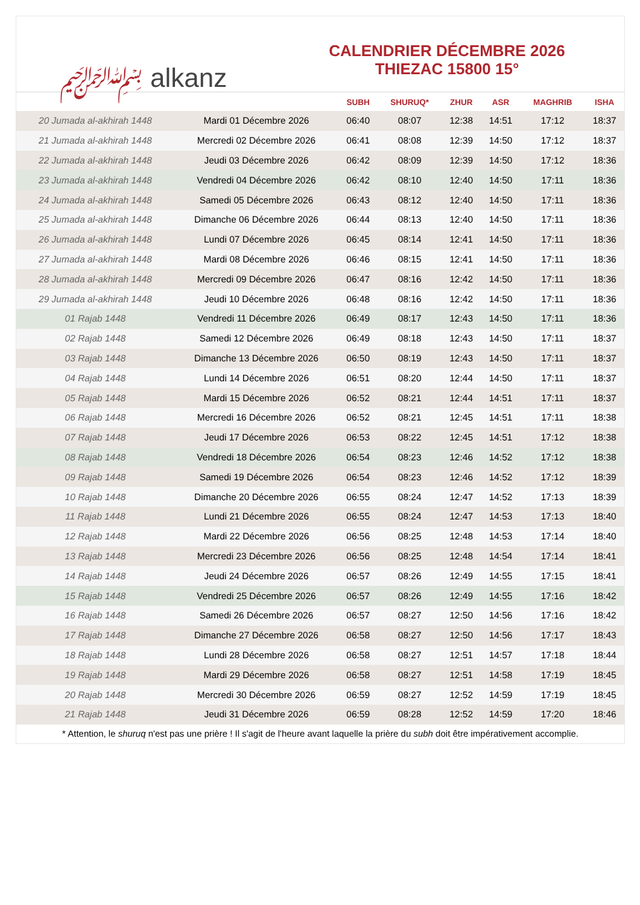﷽ alkanz
CALENDRIER DÉCEMBRE 2026
THIEZAC 15800 15°
| | | SUBH | SHURUQ* | ZHUR | ASR | MAGHRIB | ISHA |
| --- | --- | --- | --- | --- | --- | --- | --- |
| 20 Jumada al-akhirah 1448 | Mardi 01 Décembre 2026 | 06:40 | 08:07 | 12:38 | 14:51 | 17:12 | 18:37 |
| 21 Jumada al-akhirah 1448 | Mercredi 02 Décembre 2026 | 06:41 | 08:08 | 12:39 | 14:50 | 17:12 | 18:37 |
| 22 Jumada al-akhirah 1448 | Jeudi 03 Décembre 2026 | 06:42 | 08:09 | 12:39 | 14:50 | 17:12 | 18:36 |
| 23 Jumada al-akhirah 1448 | Vendredi 04 Décembre 2026 | 06:42 | 08:10 | 12:40 | 14:50 | 17:11 | 18:36 |
| 24 Jumada al-akhirah 1448 | Samedi 05 Décembre 2026 | 06:43 | 08:12 | 12:40 | 14:50 | 17:11 | 18:36 |
| 25 Jumada al-akhirah 1448 | Dimanche 06 Décembre 2026 | 06:44 | 08:13 | 12:40 | 14:50 | 17:11 | 18:36 |
| 26 Jumada al-akhirah 1448 | Lundi 07 Décembre 2026 | 06:45 | 08:14 | 12:41 | 14:50 | 17:11 | 18:36 |
| 27 Jumada al-akhirah 1448 | Mardi 08 Décembre 2026 | 06:46 | 08:15 | 12:41 | 14:50 | 17:11 | 18:36 |
| 28 Jumada al-akhirah 1448 | Mercredi 09 Décembre 2026 | 06:47 | 08:16 | 12:42 | 14:50 | 17:11 | 18:36 |
| 29 Jumada al-akhirah 1448 | Jeudi 10 Décembre 2026 | 06:48 | 08:16 | 12:42 | 14:50 | 17:11 | 18:36 |
| 01 Rajab 1448 | Vendredi 11 Décembre 2026 | 06:49 | 08:17 | 12:43 | 14:50 | 17:11 | 18:36 |
| 02 Rajab 1448 | Samedi 12 Décembre 2026 | 06:49 | 08:18 | 12:43 | 14:50 | 17:11 | 18:37 |
| 03 Rajab 1448 | Dimanche 13 Décembre 2026 | 06:50 | 08:19 | 12:43 | 14:50 | 17:11 | 18:37 |
| 04 Rajab 1448 | Lundi 14 Décembre 2026 | 06:51 | 08:20 | 12:44 | 14:50 | 17:11 | 18:37 |
| 05 Rajab 1448 | Mardi 15 Décembre 2026 | 06:52 | 08:21 | 12:44 | 14:51 | 17:11 | 18:37 |
| 06 Rajab 1448 | Mercredi 16 Décembre 2026 | 06:52 | 08:21 | 12:45 | 14:51 | 17:11 | 18:38 |
| 07 Rajab 1448 | Jeudi 17 Décembre 2026 | 06:53 | 08:22 | 12:45 | 14:51 | 17:12 | 18:38 |
| 08 Rajab 1448 | Vendredi 18 Décembre 2026 | 06:54 | 08:23 | 12:46 | 14:52 | 17:12 | 18:38 |
| 09 Rajab 1448 | Samedi 19 Décembre 2026 | 06:54 | 08:23 | 12:46 | 14:52 | 17:12 | 18:39 |
| 10 Rajab 1448 | Dimanche 20 Décembre 2026 | 06:55 | 08:24 | 12:47 | 14:52 | 17:13 | 18:39 |
| 11 Rajab 1448 | Lundi 21 Décembre 2026 | 06:55 | 08:24 | 12:47 | 14:53 | 17:13 | 18:40 |
| 12 Rajab 1448 | Mardi 22 Décembre 2026 | 06:56 | 08:25 | 12:48 | 14:53 | 17:14 | 18:40 |
| 13 Rajab 1448 | Mercredi 23 Décembre 2026 | 06:56 | 08:25 | 12:48 | 14:54 | 17:14 | 18:41 |
| 14 Rajab 1448 | Jeudi 24 Décembre 2026 | 06:57 | 08:26 | 12:49 | 14:55 | 17:15 | 18:41 |
| 15 Rajab 1448 | Vendredi 25 Décembre 2026 | 06:57 | 08:26 | 12:49 | 14:55 | 17:16 | 18:42 |
| 16 Rajab 1448 | Samedi 26 Décembre 2026 | 06:57 | 08:27 | 12:50 | 14:56 | 17:16 | 18:42 |
| 17 Rajab 1448 | Dimanche 27 Décembre 2026 | 06:58 | 08:27 | 12:50 | 14:56 | 17:17 | 18:43 |
| 18 Rajab 1448 | Lundi 28 Décembre 2026 | 06:58 | 08:27 | 12:51 | 14:57 | 17:18 | 18:44 |
| 19 Rajab 1448 | Mardi 29 Décembre 2026 | 06:58 | 08:27 | 12:51 | 14:58 | 17:19 | 18:45 |
| 20 Rajab 1448 | Mercredi 30 Décembre 2026 | 06:59 | 08:27 | 12:52 | 14:59 | 17:19 | 18:45 |
| 21 Rajab 1448 | Jeudi 31 Décembre 2026 | 06:59 | 08:28 | 12:52 | 14:59 | 17:20 | 18:46 |
* Attention, le shuruq n'est pas une prière ! Il s'agit de l'heure avant laquelle la prière du subh doit être impérativement accomplie.